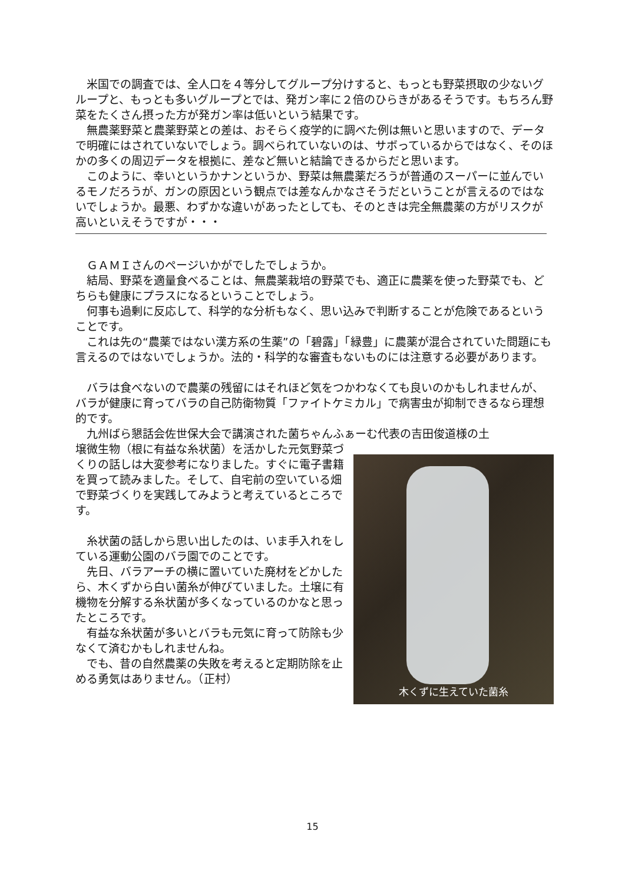米国での調査では、全人口を４等分してグループ分けすると、もっとも野菜摂取の少ないグループと、もっとも多いグループとでは、発ガン率に２倍のひらきがあるそうです。もちろん野菜をたくさん摂った方が発ガン率は低いという結果です。
　無農薬野菜と農薬野菜との差は、おそらく疫学的に調べた例は無いと思いますので、データで明確にはされていないでしょう。調べられていないのは、サボっているからではなく、そのほかの多くの周辺データを根拠に、差など無いと結論できるからだと思います。
　このように、幸いというかナンというか、野菜は無農薬だろうが普通のスーパーに並んでいるモノだろうが、ガンの原因という観点では差なんかなさそうだということが言えるのではないでしょうか。最悪、わずかな違いがあったとしても、そのときは完全無農薬の方がリスクが高いといえそうですが・・・
　ＧＡＭＩさんのページいかがでしたでしょうか。
　結局、野菜を適量食べることは、無農薬栽培の野菜でも、適正に農薬を使った野菜でも、どちらも健康にプラスになるということでしょう。
　何事も過剰に反応して、科学的な分析もなく、思い込みで判断することが危険であるということです。
　これは先の“農薬ではない漢方系の生薬”の「碧露」「緑豊」に農薬が混合されていた問題にも言えるのではないでしょうか。法的・科学的な審査もないものには注意する必要があります。
　バラは食べないので農薬の残留にはそれほど気をつかわなくても良いのかもしれませんが、バラが健康に育ってバラの自己防衛物質「ファイトケミカル」で病害虫が抑制できるなら理想的です。
　九州ばら懇話会佐世保大会で講演された菌ちゃんふぁーむ代表の吉田俊道様の土
壌微生物（根に有益な糸状菌）を活かした元気野菜づくりの話しは大変参考になりました。すぐに電子書籍を買って読みました。そして、自宅前の空いている畑で野菜づくりを実践してみようと考えているところです。
　糸状菌の話しから思い出したのは、いま手入れをしている運動公園のバラ園でのことです。
　先日、バラアーチの横に置いていた廃材をどかしたら、木くずから白い菌糸が伸びていました。土壌に有機物を分解する糸状菌が多くなっているのかなと思ったところです。
　有益な糸状菌が多いとバラも元気に育って防除も少なくて済むかもしれませんね。
　でも、昔の自然農薬の失敗を考えると定期防除を止める勇気はありません。（正村）
木くずに生えていた菌糸
15